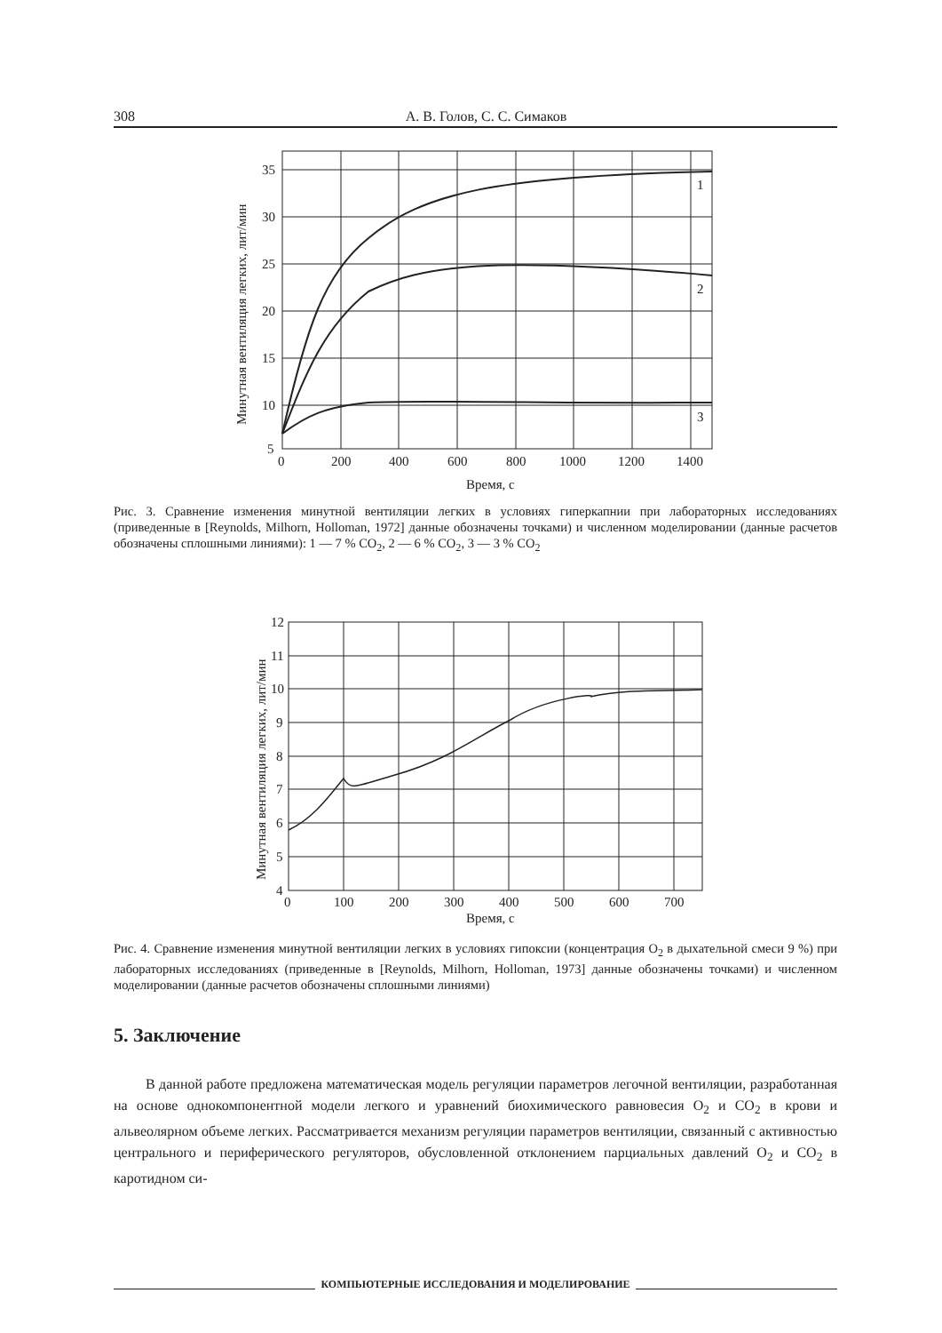308 А. В. Голов, С. С. Симаков
35
30
25
20
15
10
5
0
200
400
600
800
1000
1200
1400
1
2
3
Время, с
Минутная вентиляция легких, лит/мин
Рис. 3. Сравнение изменения минутной вентиляции легких в условиях гиперкапнии при лабораторных исследованиях (приведенные в [Reynolds, Milhorn, Holloman, 1972] данные обозначены точками) и численном моделировании (данные расчетов обозначены сплошными линиями): 1 — 7 % CO<sub>2</sub>, 2 — 6 % CO<sub>2</sub>, 3 — 3 % CO<sub>2</sub>
12
11
10
9
8
7
6
5
4
0
100
200
300
400
500
600
700
Время, с
Минутная вентиляция легких, лит/мин
Рис. 4. Сравнение изменения минутной вентиляции легких в условиях гипоксии (концентрация O<sub>2</sub> в дыхательной смеси 9 %) при лабораторных исследованиях (приведенные в [Reynolds, Milhorn, Holloman, 1973] данные обозначены точками) и численном моделировании (данные расчетов обозначены сплошными линиями)
5. Заключение
В данной работе предложена математическая модель регуляции параметров легочной вентиляции, разработанная на основе однокомпонентной модели легкого и уравнений биохимического равновесия O<sub>2</sub> и CO<sub>2</sub> в крови и альвеолярном объеме легких. Рассматривается механизм регуляции параметров вентиляции, связанный с активностью центрального и периферического регуляторов, обусловленной отклонением парциальных давлений O<sub>2</sub> и CO<sub>2</sub> в каротидном си-
КОМПЬЮТЕРНЫЕ ИССЛЕДОВАНИЯ И МОДЕЛИРОВАНИЕ